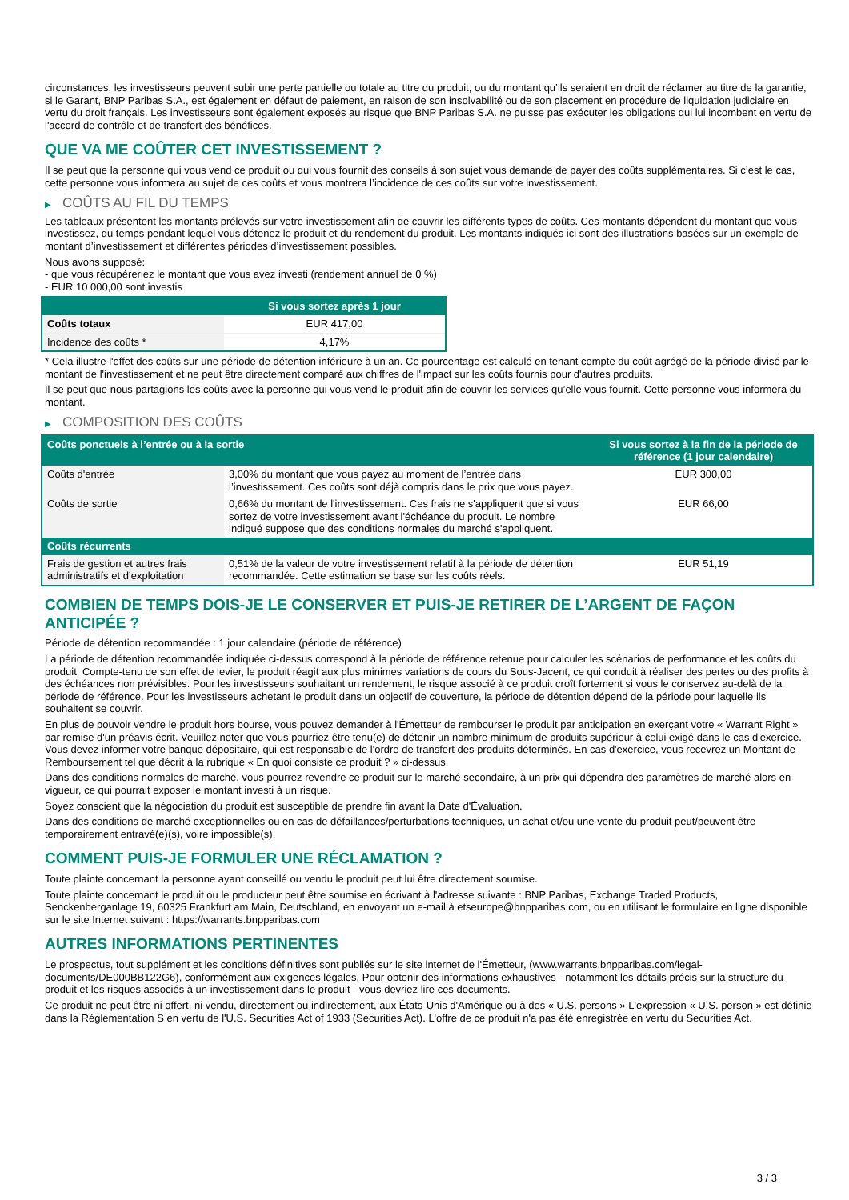circonstances, les investisseurs peuvent subir une perte partielle ou totale au titre du produit, ou du montant qu’ils seraient en droit de réclamer au titre de la garantie, si le Garant, BNP Paribas S.A., est également en défaut de paiement, en raison de son insolvabilité ou de son placement en procédure de liquidation judiciaire en vertu du droit français. Les investisseurs sont également exposés au risque que BNP Paribas S.A. ne puisse pas exécuter les obligations qui lui incombent en vertu de l'accord de contrôle et de transfert des bénéfices.
QUE VA ME COÛTER CET INVESTISSEMENT ?
Il se peut que la personne qui vous vend ce produit ou qui vous fournit des conseils à son sujet vous demande de payer des coûts supplémentaires. Si c’est le cas, cette personne vous informera au sujet de ces coûts et vous montrera l’incidence de ces coûts sur votre investissement.
▶ COÛTS AU FIL DU TEMPS
Les tableaux présentent les montants prélevés sur votre investissement afin de couvrir les différents types de coûts. Ces montants dépendent du montant que vous investissez, du temps pendant lequel vous détenez le produit et du rendement du produit. Les montants indiqués ici sont des illustrations basées sur un exemple de montant d’investissement et différentes périodes d’investissement possibles.
Nous avons supposé:
- que vous récupéreriez le montant que vous avez investi (rendement annuel de 0 %)
- EUR 10 000,00 sont investis
| | Si vous sortez après 1 jour |
| --- | --- |
| Coûts totaux | EUR 417,00 |
| Incidence des coûts * | 4,17% |
* Cela illustre l'effet des coûts sur une période de détention inférieure à un an. Ce pourcentage est calculé en tenant compte du coût agrégé de la période divisé par le montant de l'investissement et ne peut être directement comparé aux chiffres de l'impact sur les coûts fournis pour d'autres produits.
Il se peut que nous partagions les coûts avec la personne qui vous vend le produit afin de couvrir les services qu’elle vous fournit. Cette personne vous informera du montant.
▶ COMPOSITION DES COÛTS
| Coûts ponctuels à l’entrée ou à la sortie | | Si vous sortez à la fin de la période de référence (1 jour calendaire) |
| --- | --- | --- |
| Coûts d'entrée | 3,00% du montant que vous payez au moment de l’entrée dans l’investissement. Ces coûts sont déjà compris dans le prix que vous payez. | EUR 300,00 |
| Coûts de sortie | 0,66% du montant de l'investissement. Ces frais ne s'appliquent que si vous sortez de votre investissement avant l'échéance du produit. Le nombre indiqué suppose que des conditions normales du marché s'appliquent. | EUR 66,00 |
| Coûts récurrents | | |
| Frais de gestion et autres frais administratifs et d’exploitation | 0,51% de la valeur de votre investissement relatif à la période de détention recommandée. Cette estimation se base sur les coûts réels. | EUR 51,19 |
COMBIEN DE TEMPS DOIS-JE LE CONSERVER ET PUIS-JE RETIRER DE L’ARGENT DE FAÇON ANTICIPÉE ?
Période de détention recommandée : 1 jour calendaire (période de référence)
La période de détention recommandée indiquée ci-dessus correspond à la période de référence retenue pour calculer les scénarios de performance et les coûts du produit. Compte-tenu de son effet de levier, le produit réagit aux plus minimes variations de cours du Sous-Jacent, ce qui conduit à réaliser des pertes ou des profits à des échéances non prévisibles. Pour les investisseurs souhaitant un rendement, le risque associé à ce produit croît fortement si vous le conservez au-delà de la période de référence. Pour les investisseurs achetant le produit dans un objectif de couverture, la période de détention dépend de la période pour laquelle ils souhaitent se couvrir.
En plus de pouvoir vendre le produit hors bourse, vous pouvez demander à l'Émetteur de rembourser le produit par anticipation en exerçant votre « Warrant Right » par remise d'un préavis écrit. Veuillez noter que vous pourriez être tenu(e) de détenir un nombre minimum de produits supérieur à celui exigé dans le cas d'exercice. Vous devez informer votre banque dépositaire, qui est responsable de l'ordre de transfert des produits déterminés. En cas d'exercice, vous recevrez un Montant de Remboursement tel que décrit à la rubrique « En quoi consiste ce produit ? » ci-dessus.
Dans des conditions normales de marché, vous pourrez revendre ce produit sur le marché secondaire, à un prix qui dépendra des paramètres de marché alors en vigueur, ce qui pourrait exposer le montant investi à un risque.
Soyez conscient que la négociation du produit est susceptible de prendre fin avant la Date d'Évaluation.
Dans des conditions de marché exceptionnelles ou en cas de défaillances/perturbations techniques, un achat et/ou une vente du produit peut/peuvent être temporairement entravé(e)(s), voire impossible(s).
COMMENT PUIS-JE FORMULER UNE RÉCLAMATION ?
Toute plainte concernant la personne ayant conseillé ou vendu le produit peut lui être directement soumise.
Toute plainte concernant le produit ou le producteur peut être soumise en écrivant à l'adresse suivante : BNP Paribas, Exchange Traded Products, Senckenberganlage 19, 60325 Frankfurt am Main, Deutschland, en envoyant un e-mail à etseurope@bnpparibas.com, ou en utilisant le formulaire en ligne disponible sur le site Internet suivant : https://warrants.bnpparibas.com
AUTRES INFORMATIONS PERTINENTES
Le prospectus, tout supplément et les conditions définitives sont publiés sur le site internet de l'Émetteur, (www.warrants.bnpparibas.com/legal-documents/DE000BB122G6), conformément aux exigences légales. Pour obtenir des informations exhaustives - notamment les détails précis sur la structure du produit et les risques associés à un investissement dans le produit - vous devriez lire ces documents.
Ce produit ne peut être ni offert, ni vendu, directement ou indirectement, aux États-Unis d'Amérique ou à des « U.S. persons » L'expression « U.S. person » est définie dans la Réglementation S en vertu de l'U.S. Securities Act of 1933 (Securities Act). L'offre de ce produit n'a pas été enregistrée en vertu du Securities Act.
3 / 3